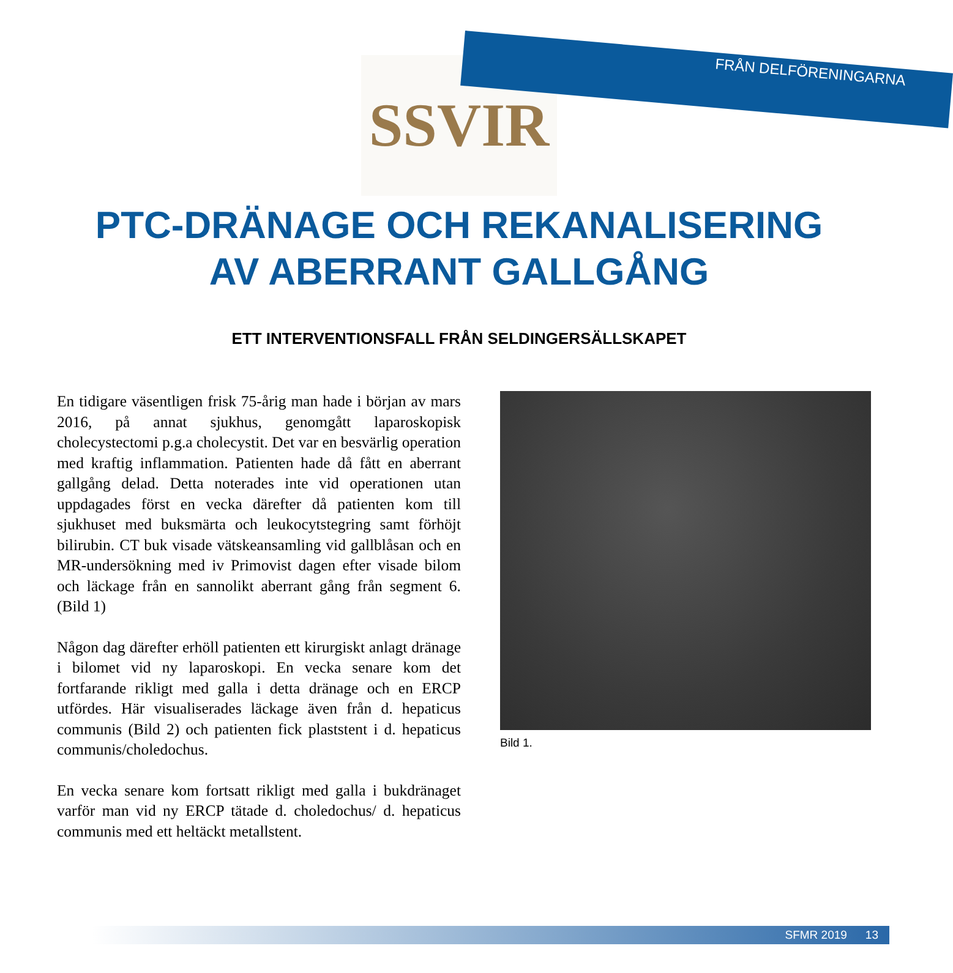FRÅN DELFÖRENINGARNA
SSVIR
PTC-DRÄNAGE OCH REKANALISERING
AV ABERRANT GALLGÅNG
ETT INTERVENTIONSFALL FRÅN SELDINGERSÄLLSKAPET
En tidigare väsentligen frisk 75-årig man hade i början av mars 2016, på annat sjukhus, genomgått laparoskopisk cholecystectomi p.g.a cholecystit. Det var en besvärlig operation med kraftig inflammation. Patienten hade då fått en aberrant gallgång delad. Detta noterades inte vid operationen utan uppdagades först en vecka därefter då patienten kom till sjukhuset med buksmärta och leuko­cytstegring samt förhöjt bilirubin. CT buk visade vätske­ansamling vid gallblåsan och en MR-undersökning med iv Primovist dagen efter visade bilom och läckage från en sannolikt aberrant gång från segment 6. (Bild 1)
Någon dag därefter erhöll patienten ett kirurgiskt anlagt dränage i bilomet vid ny laparoskopi. En vecka senare kom det fortfarande rikligt med galla i detta dränage och en ERCP utfördes. Här visualiserades läckage även från d. hepaticus communis (Bild 2) och patienten fick plaststent i d. hepaticus communis/choledochus.
En vecka senare kom fortsatt rikligt med galla i bukdrä­naget varför man vid ny ERCP tätade d. choledochus/ d. hepaticus communis med ett heltäckt metallstent.
Bild 1.
SFMR 2019 13